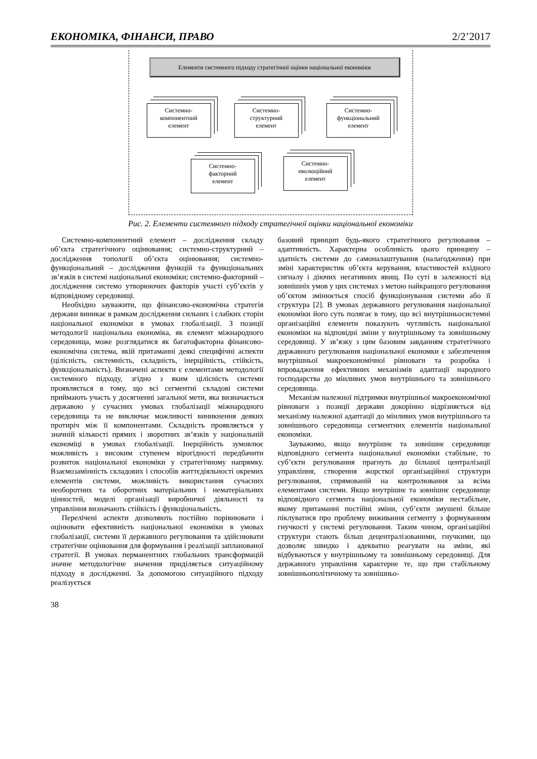ЕКОНОМІКА, ФІНАНСИ, ПРАВО 2/2’2017
Елементи системного підходу стратегічної оцінки національної економіки
Системно-
компонентний
елемент
Системно-
структурний
елемент
Системно-
функціональний
елемент
Системно-
факторний
елемент
Системно-
еволюційний
елемент
Рис. 2. Елементи системного підходу стратегічної оцінки національної економіки
Системно-компонентний елемент – дослідження складу об’єкта стратегічного оцінювання; системно-структурний – дослідження топології об’єкта оцінювання; системно-функціональний – дослідження функцій та функціональних зв’язків в системі національної економіки; системно-факторний – дослідження системо утворюючих факторів участі суб’єктів у відповідному середовищі.
Необхідно зауважити, що фінансово-економічна стратегія держави виникає в рамкам дослідження сильних і слабких сторін національної економіки в умовах глобалізації. З позиції методології національна економіка, як елемент міжнародного середовища, може розглядатися як багатофакторна фінансово-економічна система, якій притаманні деякі специфічні аспекти (цілісність, системність, складність, інерційність, стійкість, функціональність). Визначені аспекти є елементами методології системного підходу, згідно з яким цілісність системи проявляється в тому, що всі сегментні складові системи приймають участь у досягненні загальної мети, яка визначається державою у сучасних умовах глобалізації міжнародного середовища та не виключає можливості виникнення деяких протиріч між її компонентами. Складність проявляється у значній кількості прямих і зворотних зв’язків у національній економіці в умовах глобалізації. Інерційність зумовлює можливість з високим ступенем вірогідності передбачити розвиток національної економіки у стратегічному напрямку. Взаємозамінність складових і способів життєдіяльності окремих елементів системи, можливість використання сучасних необоротних та оборотних матеріальних і нематеріальних цінностей, моделі організації виробничої діяльності та управління визначають стійкість і функціональність.
Перелічені аспекти дозволяють постійно порівнювати і оцінювати ефективність національної економіки в умовах глобалізації, системи її державного регулювання та здійснювати стратегічне оцінювання для формування і реалізації запланованої стратегії. В умовах перманентних глобальних трансформацій значне методологічне значення приділяється ситуаційному підходу в дослідженні. За допомогою ситуаційного підходу реалізується
базовий принцип будь-якого стратегічного регулювання –адаптивність. Характерна особливість цього принципу – здатність системи до самоналаштування (налагодження) при зміні характеристик об’єкта керування, властивостей вхідного сигналу і діючих негативних явищ. По суті в залежності від зовнішніх умов у цих системах з метою найкращого регулювання об’єктом змінюється спосіб функціонування системи або її структура [2]. В умовах державного регулювання національної економіки його суть полягає в тому, що всі внутрішньосистемні організаційні елементи показують чутливість національної економіки на відповідні зміни у внутрішньому та зовнішньому середовищі. У зв’язку з цим базовим завданням стратегічного державного регулювання національної економки є забезпечення внутрішньої макроекономічної рівноваги та розробка і впровадження ефективних механізмів адаптації народного господарства до мінливих умов внутрішнього та зовнішнього середовища.
Механізм належної підтримки внутрішньої макроекономічної рівноваги з позиції держави докорінно відрізняється від механізму належної адаптації до мінливих умов внутрішнього та зовнішнього середовища сегментних елементів національної економіки.
Зауважимо, якщо внутрішнє та зовнішнє середовище відповідного сегмента національної економіки стабільне, то суб’єкти регулювання прагнуть до більшої централізації управління, створення жорсткої організаційної структури регулювання, спрямованій на контролювання за всіма елементами системи. Якщо внутрішнє та зовнішнє середовище відповідного сегмента національної економіки нестабільне, якому притаманні постійні зміни, суб’єкти змушені більше піклуватися про проблему виживання сегменту з формуванням гнучкості у системі регулювання. Таким чином, організаційні структури стають більш децентралізованими, гнучкими, що дозволяє швидко і адекватно реагувати на зміни, які відбуваються у внутрішньому та зовнішньому середовищі. Для державного управління характерне те, що при стабільному зовнішньополітичному та зовнішньо-
38